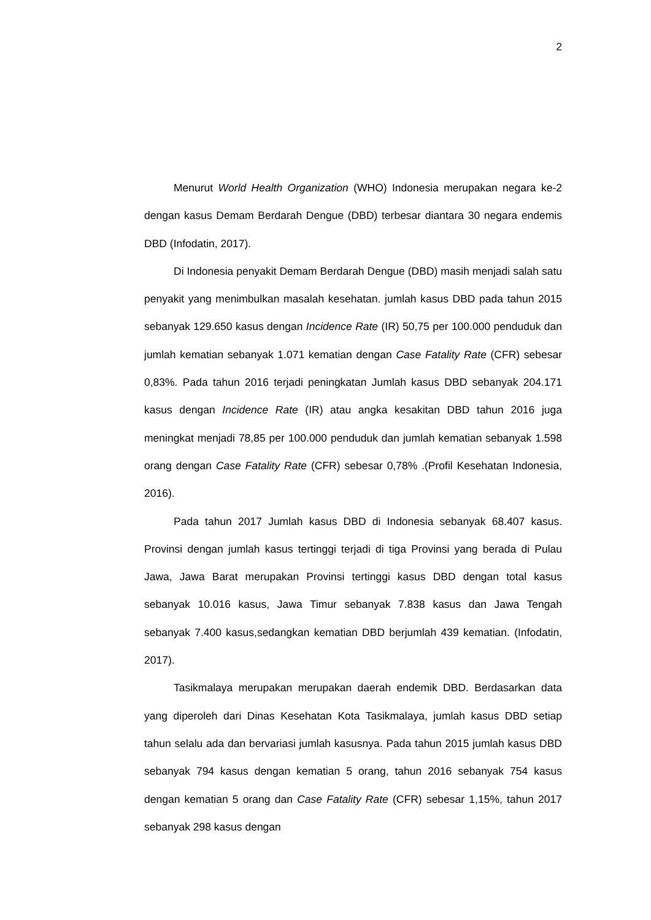2
Menurut World Health Organization (WHO) Indonesia merupakan negara ke-2 dengan kasus Demam Berdarah Dengue (DBD) terbesar diantara 30 negara endemis DBD (Infodatin, 2017).
Di Indonesia penyakit Demam Berdarah Dengue (DBD) masih menjadi salah satu penyakit yang menimbulkan masalah kesehatan. jumlah kasus DBD pada tahun 2015 sebanyak 129.650 kasus dengan Incidence Rate (IR) 50,75 per 100.000 penduduk dan jumlah kematian sebanyak 1.071 kematian dengan Case Fatality Rate (CFR) sebesar 0,83%. Pada tahun 2016 terjadi peningkatan Jumlah kasus DBD sebanyak 204.171 kasus dengan Incidence Rate (IR) atau angka kesakitan DBD tahun 2016 juga meningkat menjadi 78,85 per 100.000 penduduk dan jumlah kematian sebanyak 1.598 orang dengan Case Fatality Rate (CFR) sebesar 0,78% .(Profil Kesehatan Indonesia, 2016).
Pada tahun 2017 Jumlah kasus DBD di Indonesia sebanyak 68.407 kasus. Provinsi dengan jumlah kasus tertinggi terjadi di tiga Provinsi yang berada di Pulau Jawa, Jawa Barat merupakan Provinsi tertinggi kasus DBD dengan total kasus sebanyak 10.016 kasus, Jawa Timur sebanyak 7.838 kasus dan Jawa Tengah sebanyak 7.400 kasus,sedangkan kematian DBD berjumlah 439 kematian. (Infodatin, 2017).
Tasikmalaya merupakan merupakan daerah endemik DBD. Berdasarkan data yang diperoleh dari Dinas Kesehatan Kota Tasikmalaya, jumlah kasus DBD setiap tahun selalu ada dan bervariasi jumlah kasusnya. Pada tahun 2015 jumlah kasus DBD sebanyak 794 kasus dengan kematian 5 orang, tahun 2016 sebanyak 754 kasus dengan kematian 5 orang dan Case Fatality Rate (CFR) sebesar 1,15%, tahun 2017 sebanyak 298 kasus dengan